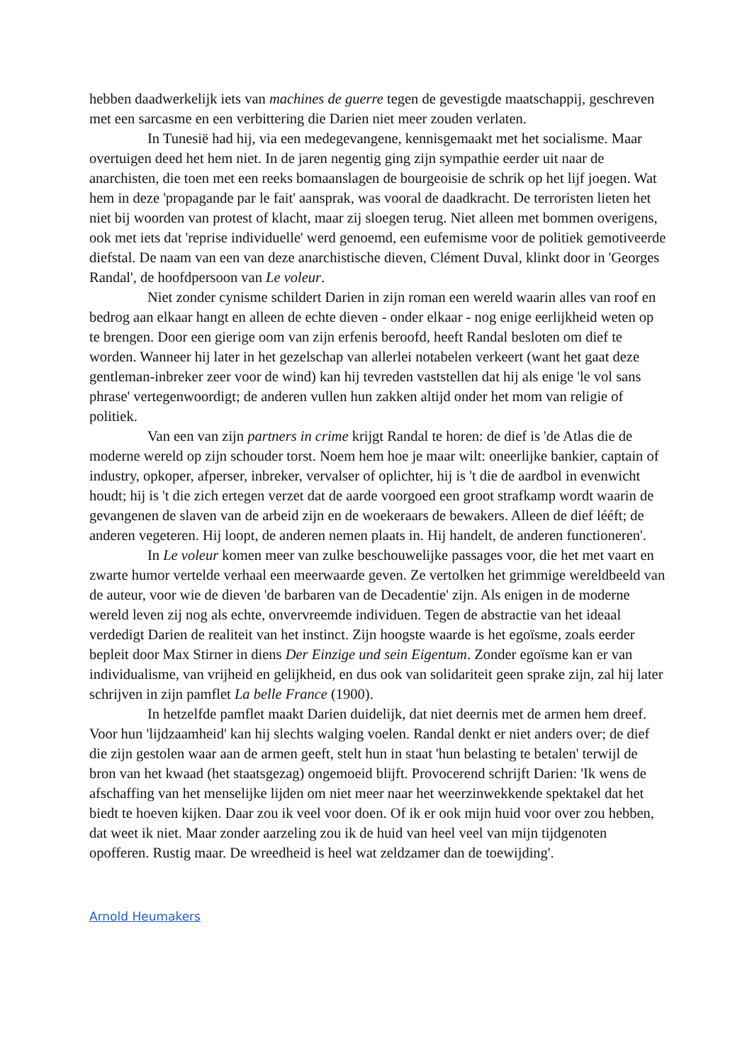hebben daadwerkelijk iets van machines de guerre tegen de gevestigde maatschappij, geschreven met een sarcasme en een verbittering die Darien niet meer zouden verlaten.
In Tunesië had hij, via een medegevangene, kennisgemaakt met het socialisme. Maar overtuigen deed het hem niet. In de jaren negentig ging zijn sympathie eerder uit naar de anarchisten, die toen met een reeks bomaanslagen de bourgeoisie de schrik op het lijf joegen. Wat hem in deze 'propagande par le fait' aansprak, was vooral de daadkracht. De terroristen lieten het niet bij woorden van protest of klacht, maar zij sloegen terug. Niet alleen met bommen overigens, ook met iets dat 'reprise individuelle' werd genoemd, een eufemisme voor de politiek gemotiveerde diefstal. De naam van een van deze anarchistische dieven, Clément Duval, klinkt door in 'Georges Randal', de hoofdpersoon van Le voleur.
Niet zonder cynisme schildert Darien in zijn roman een wereld waarin alles van roof en bedrog aan elkaar hangt en alleen de echte dieven - onder elkaar - nog enige eerlijkheid weten op te brengen. Door een gierige oom van zijn erfenis beroofd, heeft Randal besloten om dief te worden. Wanneer hij later in het gezelschap van allerlei notabelen verkeert (want het gaat deze gentleman-inbreker zeer voor de wind) kan hij tevreden vaststellen dat hij als enige 'le vol sans phrase' vertegenwoordigt; de anderen vullen hun zakken altijd onder het mom van religie of politiek.
Van een van zijn partners in crime krijgt Randal te horen: de dief is 'de Atlas die de moderne wereld op zijn schouder torst. Noem hem hoe je maar wilt: oneerlijke bankier, captain of industry, opkoper, afperser, inbreker, vervalser of oplichter, hij is 't die de aardbol in evenwicht houdt; hij is 't die zich ertegen verzet dat de aarde voorgoed een groot strafkamp wordt waarin de gevangenen de slaven van de arbeid zijn en de woekeraars de bewakers. Alleen de dief lééft; de anderen vegeteren. Hij loopt, de anderen nemen plaats in. Hij handelt, de anderen functioneren'.
In Le voleur komen meer van zulke beschouwelijke passages voor, die het met vaart en zwarte humor vertelde verhaal een meerwaarde geven. Ze vertolken het grimmige wereldbeeld van de auteur, voor wie de dieven 'de barbaren van de Decadentie' zijn. Als enigen in de moderne wereld leven zij nog als echte, onvervreemde individuen. Tegen de abstractie van het ideaal verdedigt Darien de realiteit van het instinct. Zijn hoogste waarde is het egoïsme, zoals eerder bepleit door Max Stirner in diens Der Einzige und sein Eigentum. Zonder egoïsme kan er van individualisme, van vrijheid en gelijkheid, en dus ook van solidariteit geen sprake zijn, zal hij later schrijven in zijn pamflet La belle France (1900).
In hetzelfde pamflet maakt Darien duidelijk, dat niet deernis met de armen hem dreef. Voor hun 'lijdzaamheid' kan hij slechts walging voelen. Randal denkt er niet anders over; de dief die zijn gestolen waar aan de armen geeft, stelt hun in staat 'hun belasting te betalen' terwijl de bron van het kwaad (het staatsgezag) ongemoeid blijft. Provocerend schrijft Darien: 'Ik wens de afschaffing van het menselijke lijden om niet meer naar het weerzinwekkende spektakel dat het biedt te hoeven kijken. Daar zou ik veel voor doen. Of ik er ook mijn huid voor over zou hebben, dat weet ik niet. Maar zonder aarzeling zou ik de huid van heel veel van mijn tijdgenoten opofferen. Rustig maar. De wreedheid is heel wat zeldzamer dan de toewijding'.
Arnold Heumakers